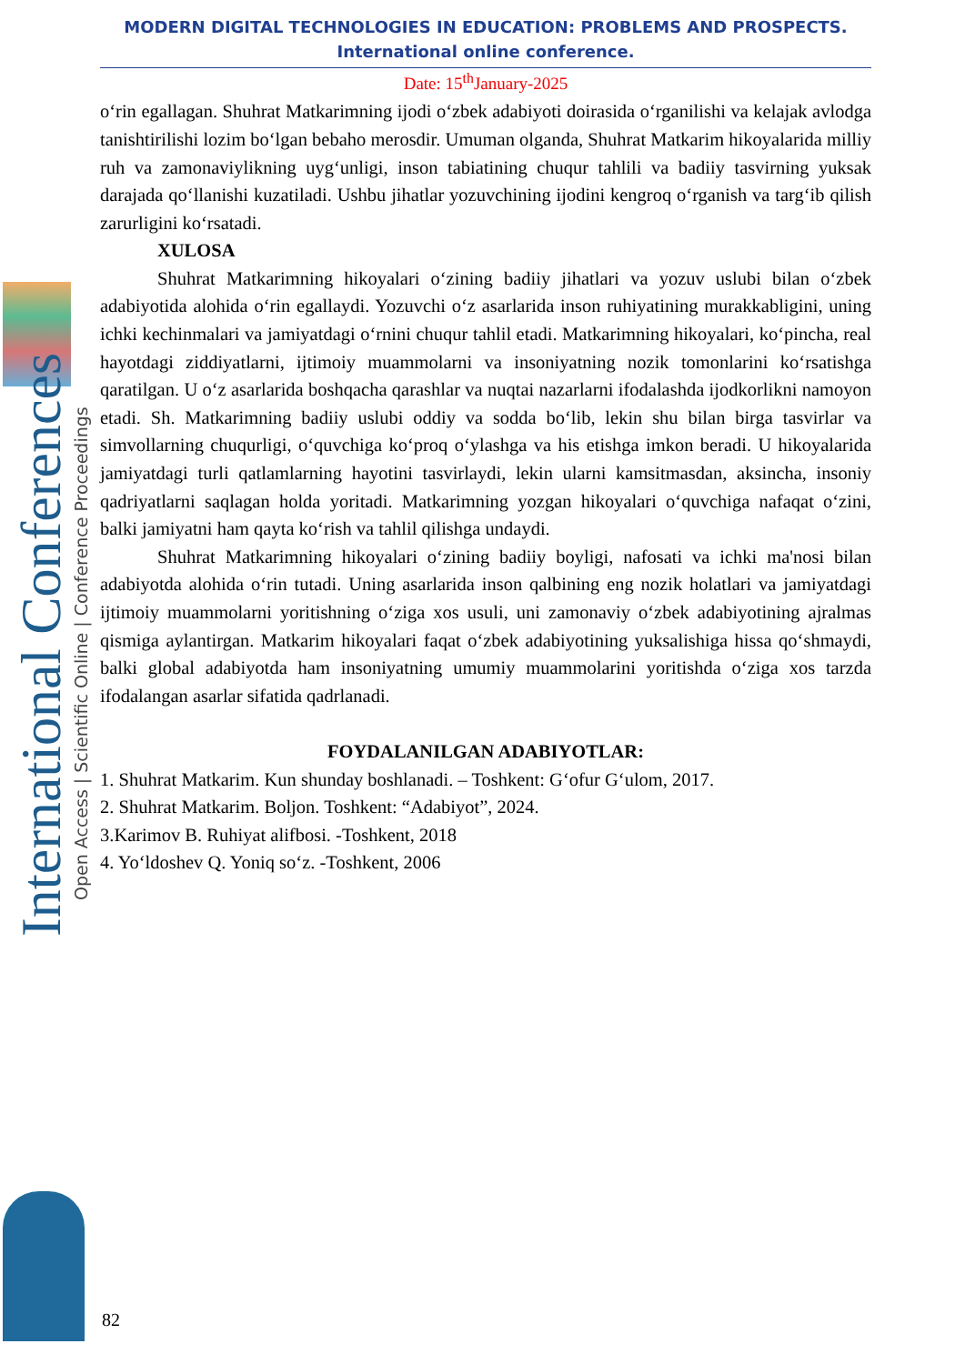International Conferences
Open Access | Scientific Online | Conference Proceedings
MODERN DIGITAL TECHNOLOGIES IN EDUCATION: PROBLEMS AND PROSPECTS.
International online conference.
Date: 15<sup>th</sup>January-2025
o‘rin egallagan. Shuhrat Matkarimning ijodi o‘zbek adabiyoti doirasida o‘rganilishi va kelajak avlodga tanishtirilishi lozim bo‘lgan bebaho merosdir. Umuman olganda, Shuhrat Matkarim hikoyalarida milliy ruh va zamonaviylikning uyg‘unligi, inson tabiatining chuqur tahlili va badiiy tasvirning yuksak darajada qo‘llanishi kuzatiladi. Ushbu jihatlar yozuvchining ijodini kengroq o‘rganish va targ‘ib qilish zarurligini ko‘rsatadi.
XULOSA
Shuhrat Matkarimning hikoyalari o‘zining badiiy jihatlari va yozuv uslubi bilan o‘zbek adabiyotida alohida o‘rin egallaydi. Yozuvchi o‘z asarlarida inson ruhiyatining murakkabligini, uning ichki kechinmalari va jamiyatdagi o‘rnini chuqur tahlil etadi. Matkarimning hikoyalari, ko‘pincha, real hayotdagi ziddiyatlarni, ijtimoiy muammolarni va insoniyatning nozik tomonlarini ko‘rsatishga qaratilgan. U o‘z asarlarida boshqacha qarashlar va nuqtai nazarlarni ifodalashda ijodkorlikni namoyon etadi. Sh. Matkarimning badiiy uslubi oddiy va sodda bo‘lib, lekin shu bilan birga tasvirlar va simvollarning chuqurligi, o‘quvchiga ko‘proq o‘ylashga va his etishga imkon beradi. U hikoyalarida jamiyatdagi turli qatlamlarning hayotini tasvirlaydi, lekin ularni kamsitmasdan, aksincha, insoniy qadriyatlarni saqlagan holda yoritadi. Matkarimning yozgan hikoyalari o‘quvchiga nafaqat o‘zini, balki jamiyatni ham qayta ko‘rish va tahlil qilishga undaydi.
Shuhrat Matkarimning hikoyalari o‘zining badiiy boyligi, nafosati va ichki ma'nosi bilan adabiyotda alohida o‘rin tutadi. Uning asarlarida inson qalbining eng nozik holatlari va jamiyatdagi ijtimoiy muammolarni yoritishning o‘ziga xos usuli, uni zamonaviy o‘zbek adabiyotining ajralmas qismiga aylantirgan. Matkarim hikoyalari faqat o‘zbek adabiyotining yuksalishiga hissa qo‘shmaydi, balki global adabiyotda ham insoniyatning umumiy muammolarini yoritishda o‘ziga xos tarzda ifodalangan asarlar sifatida qadrlanadi.
FOYDALANILGAN ADABIYOTLAR:
1. Shuhrat Matkarim. Kun shunday boshlanadi. – Toshkent: G‘ofur G‘ulom, 2017.
2. Shuhrat Matkarim. Boljon. Toshkent: “Adabiyot”, 2024.
3.Karimov B. Ruhiyat alifbosi. -Toshkent, 2018
4. Yo‘ldoshev Q. Yoniq so‘z. -Toshkent, 2006
82